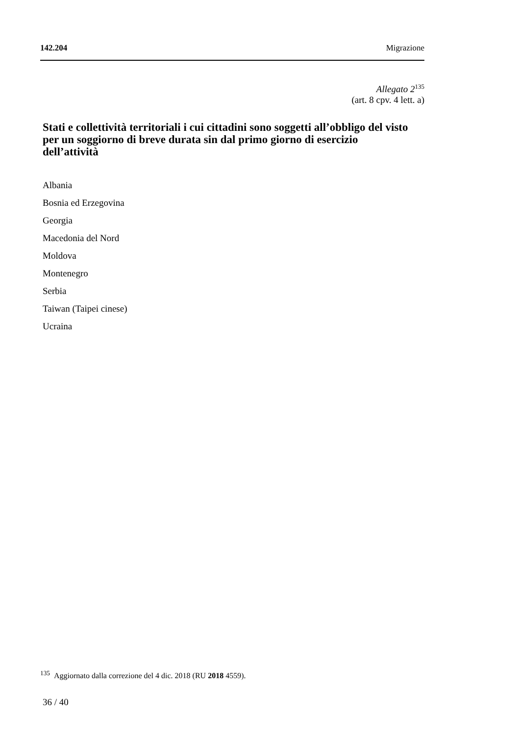142.204 Migrazione
Allegato 2<sup>135</sup>
(art. 8 cpv. 4 lett. a)
Stati e collettività territoriali i cui cittadini sono soggetti all’obbligo del visto per un soggiorno di breve durata sin dal primo giorno di esercizio dell’attività
Albania
Bosnia ed Erzegovina
Georgia
Macedonia del Nord
Moldova
Montenegro
Serbia
Taiwan (Taipei cinese)
Ucraina
<sup>135</sup> Aggiornato dalla correzione del 4 dic. 2018 (RU 2018 4559).
36 / 40